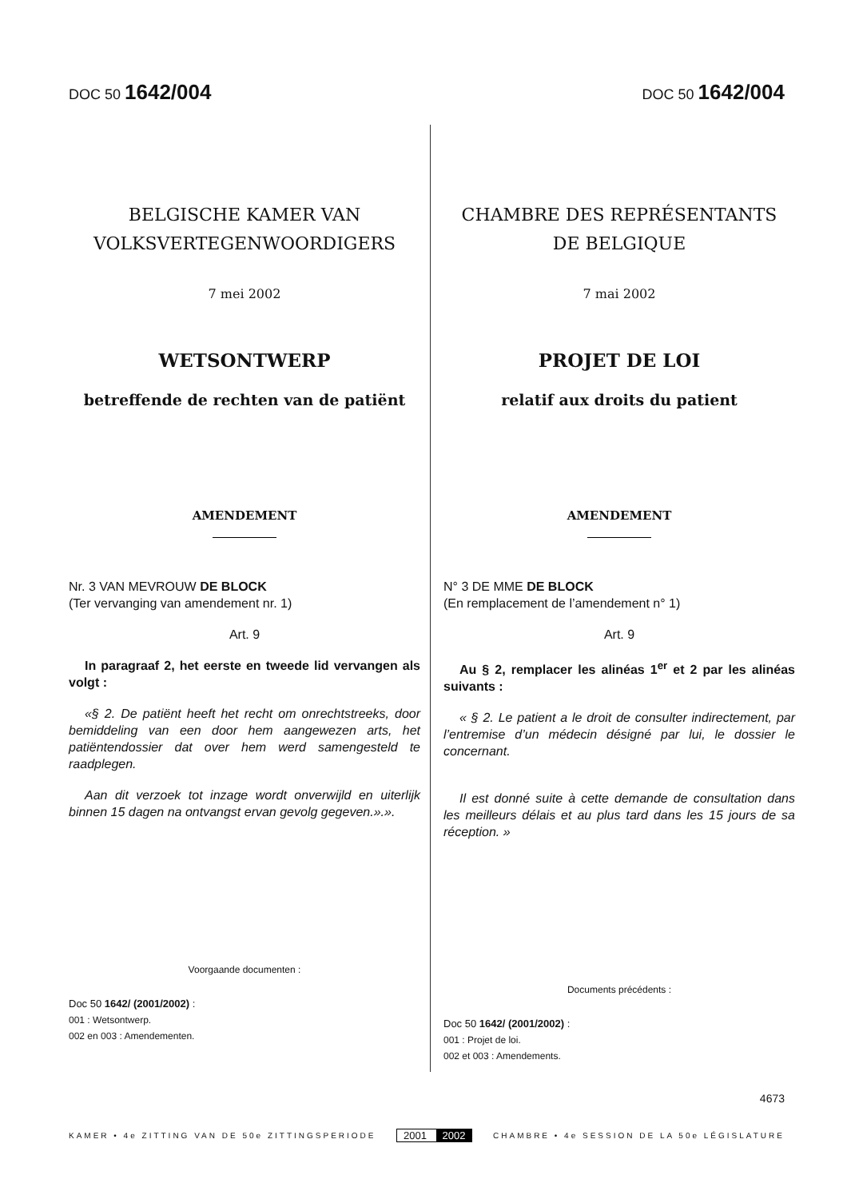DOC 50 1642/004
DOC 50 1642/004
BELGISCHE KAMER VAN
VOLKSVERTEGENWOORDIGERS
7 mei 2002
WETSONTWERP
betreffende de rechten van de patiënt
AMENDEMENT
Nr. 3 VAN MEVROUW DE BLOCK
(Ter vervanging van amendement nr. 1)
Art. 9
In paragraaf 2, het eerste en tweede lid vervangen als volgt :
«§ 2. De patiënt heeft het recht om onrechtstreeks, door bemiddeling van een door hem aangewezen arts, het patiëntendossier dat over hem werd samengesteld te raadplegen.
Aan dit verzoek tot inzage wordt onverwijld en uiterlijk binnen 15 dagen na ontvangst ervan gevolg gegeven.».».
Voorgaande documenten :
Doc 50 1642/ (2001/2002) :
001 : Wetsontwerp.
002 en 003 : Amendementen.
CHAMBRE DES REPRÉSENTANTS
DE BELGIQUE
7 mai 2002
PROJET DE LOI
relatif aux droits du patient
AMENDEMENT
N° 3 DE MME DE BLOCK
(En remplacement de l’amendement n° 1)
Art. 9
Au § 2, remplacer les alinéas 1<sup>er</sup> et 2 par les alinéas suivants :
« § 2. Le patient a le droit de consulter indirectement, par l’entremise d’un médecin désigné par lui, le dossier le concernant.
Il est donné suite à cette demande de consultation dans les meilleurs délais et au plus tard dans les 15 jours de sa réception. »
Documents précédents :
Doc 50 1642/ (2001/2002) :
001 : Projet de loi.
002 et 003 : Amendements.
4673
KAMER • 4e ZITTING VAN DE 50e ZITTINGSPERIODE 2001 2002 CHAMBRE • 4e SESSION DE LA 50e LÉGISLATURE